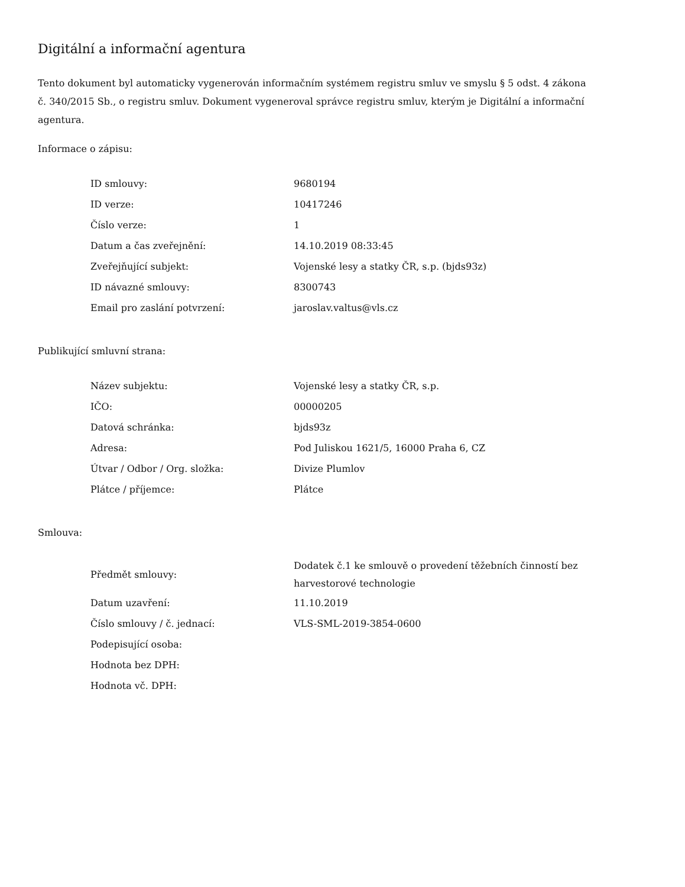Digitální a informační agentura
Tento dokument byl automaticky vygenerován informačním systémem registru smluv ve smyslu § 5 odst. 4 zákona
č. 340/2015 Sb., o registru smluv. Dokument vygeneroval správce registru smluv, kterým je Digitální a informační agentura.
Informace o zápisu:
| ID smlouvy: | 9680194 |
| ID verze: | 10417246 |
| Číslo verze: | 1 |
| Datum a čas zveřejnění: | 14.10.2019 08:33:45 |
| Zveřejňující subjekt: | Vojenské lesy a statky ČR, s.p. (bjds93z) |
| ID návazné smlouvy: | 8300743 |
| Email pro zaslání potvrzení: | jaroslav.valtus@vls.cz |
Publikující smluvní strana:
| Název subjektu: | Vojenské lesy a statky ČR, s.p. |
| IČO: | 00000205 |
| Datová schránka: | bjds93z |
| Adresa: | Pod Juliskou 1621/5, 16000 Praha 6, CZ |
| Útvar / Odbor / Org. složka: | Divize Plumlov |
| Plátce / příjemce: | Plátce |
Smlouva:
| Předmět smlouvy: | Dodatek č.1 ke smlouvě o provedení těžebních činností bez harvestorové technologie |
| Datum uzavření: | 11.10.2019 |
| Číslo smlouvy / č. jednací: | VLS-SML-2019-3854-0600 |
| Podepisující osoba: | |
| Hodnota bez DPH: | |
| Hodnota vč. DPH: | |